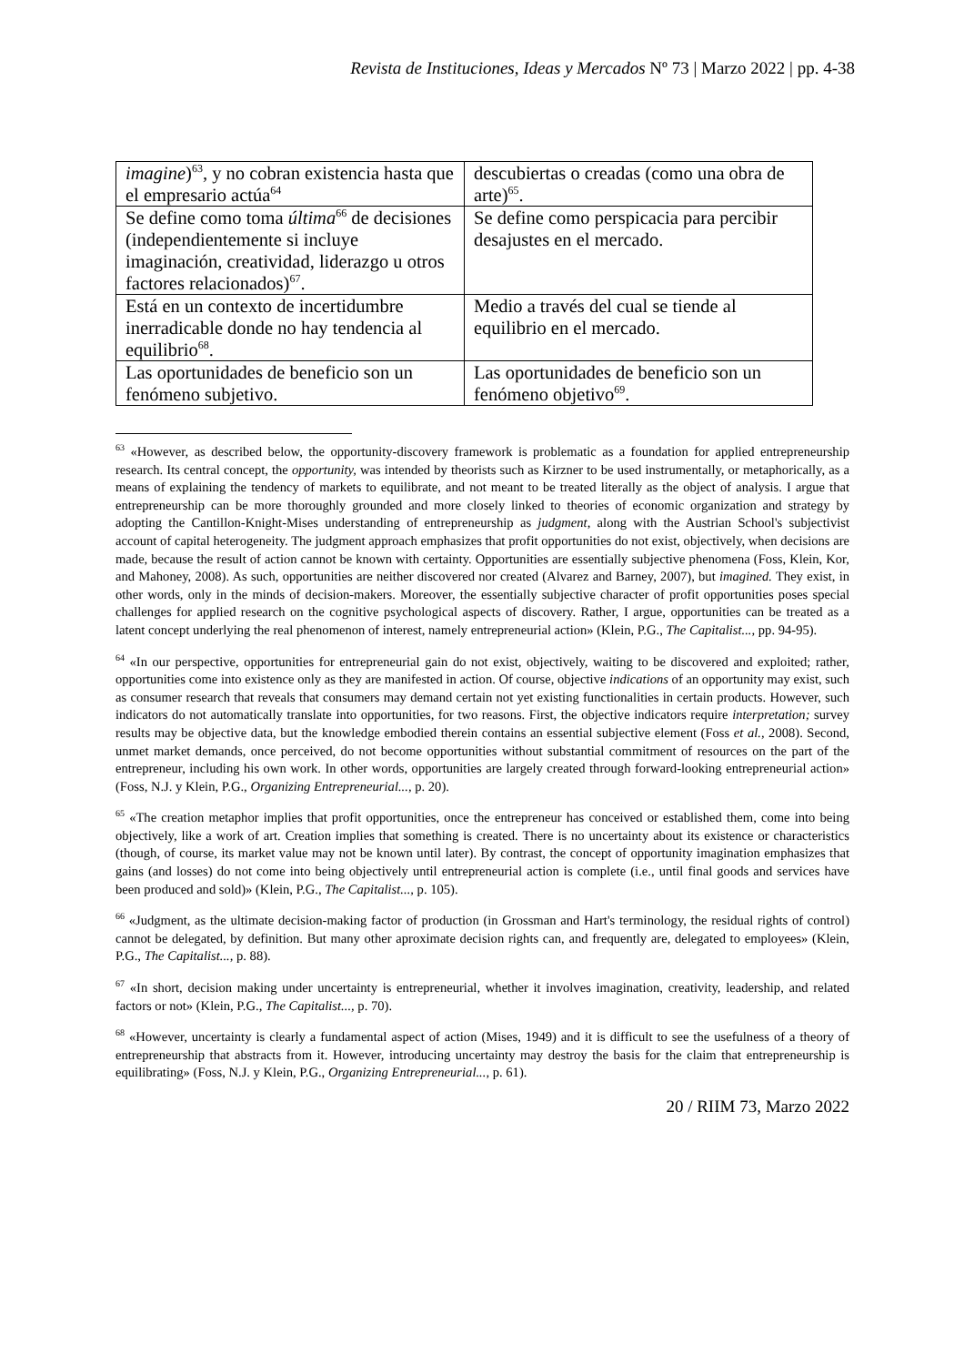Revista de Instituciones, Ideas y Mercados Nº 73 | Marzo 2022 | pp. 4-38
| imagine )<sup>63</sup>, y no cobran existencia hasta que el empresario actúa<sup>64</sup> | descubiertas o creadas (como una obra de arte)<sup>65</sup>. |
| Se define como toma última<sup>66</sup> de decisiones (independientemente si incluye imaginación, creatividad, liderazgo u otros factores relacionados)<sup>67</sup>. | Se define como perspicacia para percibir desajustes en el mercado. |
| Está en un contexto de incertidumbre inerradicable donde no hay tendencia al equilibrio<sup>68</sup>. | Medio a través del cual se tiende al equilibrio en el mercado. |
| Las oportunidades de beneficio son un fenómeno subjetivo. | Las oportunidades de beneficio son un fenómeno objetivo<sup>69</sup>. |
<sup>63</sup> «However, as described below, the opportunity-discovery framework is problematic as a foundation for applied entrepreneurship research. Its central concept, the opportunity, was intended by theorists such as Kirzner to be used instrumentally, or metaphorically, as a means of explaining the tendency of markets to equilibrate, and not meant to be treated literally as the object of analysis. I argue that entrepreneurship can be more thoroughly grounded and more closely linked to theories of economic organization and strategy by adopting the Cantillon-Knight-Mises understanding of entrepreneurship as judgment, along with the Austrian School's subjectivist account of capital heterogeneity. The judgment approach emphasizes that profit opportunities do not exist, objectively, when decisions are made, because the result of action cannot be known with certainty. Opportunities are essentially subjective phenomena (Foss, Klein, Kor, and Mahoney, 2008). As such, opportunities are neither discovered nor created (Alvarez and Barney, 2007), but imagined. They exist, in other words, only in the minds of decision-makers. Moreover, the essentially subjective character of profit opportunities poses special challenges for applied research on the cognitive psychological aspects of discovery. Rather, I argue, opportunities can be treated as a latent concept underlying the real phenomenon of interest, namely entrepreneurial action» (Klein, P.G., The Capitalist..., pp. 94-95).
<sup>64</sup> «In our perspective, opportunities for entrepreneurial gain do not exist, objectively, waiting to be discovered and exploited; rather, opportunities come into existence only as they are manifested in action. Of course, objective indications of an opportunity may exist, such as consumer research that reveals that consumers may demand certain not yet existing functionalities in certain products. However, such indicators do not automatically translate into opportunities, for two reasons. First, the objective indicators require interpretation; survey results may be objective data, but the knowledge embodied therein contains an essential subjective element (Foss et al., 2008). Second, unmet market demands, once perceived, do not become opportunities without substantial commitment of resources on the part of the entrepreneur, including his own work. In other words, opportunities are largely created through forward-looking entrepreneurial action» (Foss, N.J. y Klein, P.G., Organizing Entrepreneurial..., p. 20).
<sup>65</sup> «The creation metaphor implies that profit opportunities, once the entrepreneur has conceived or established them, come into being objectively, like a work of art. Creation implies that something is created. There is no uncertainty about its existence or characteristics (though, of course, its market value may not be known until later). By contrast, the concept of opportunity imagination emphasizes that gains (and losses) do not come into being objectively until entrepreneurial action is complete (i.e., until final goods and services have been produced and sold)» (Klein, P.G., The Capitalist..., p. 105).
<sup>66</sup> «Judgment, as the ultimate decision-making factor of production (in Grossman and Hart's terminology, the residual rights of control) cannot be delegated, by definition. But many other aproximate decision rights can, and frequently are, delegated to employees» (Klein, P.G., The Capitalist..., p. 88).
<sup>67</sup> «In short, decision making under uncertainty is entrepreneurial, whether it involves imagination, creativity, leadership, and related factors or not» (Klein, P.G., The Capitalist..., p. 70).
<sup>68</sup> «However, uncertainty is clearly a fundamental aspect of action (Mises, 1949) and it is difficult to see the usefulness of a theory of entrepreneurship that abstracts from it. However, introducing uncertainty may destroy the basis for the claim that entrepreneurship is equilibrating» (Foss, N.J. y Klein, P.G., Organizing Entrepreneurial..., p. 61).
20 / RIIM 73, Marzo 2022